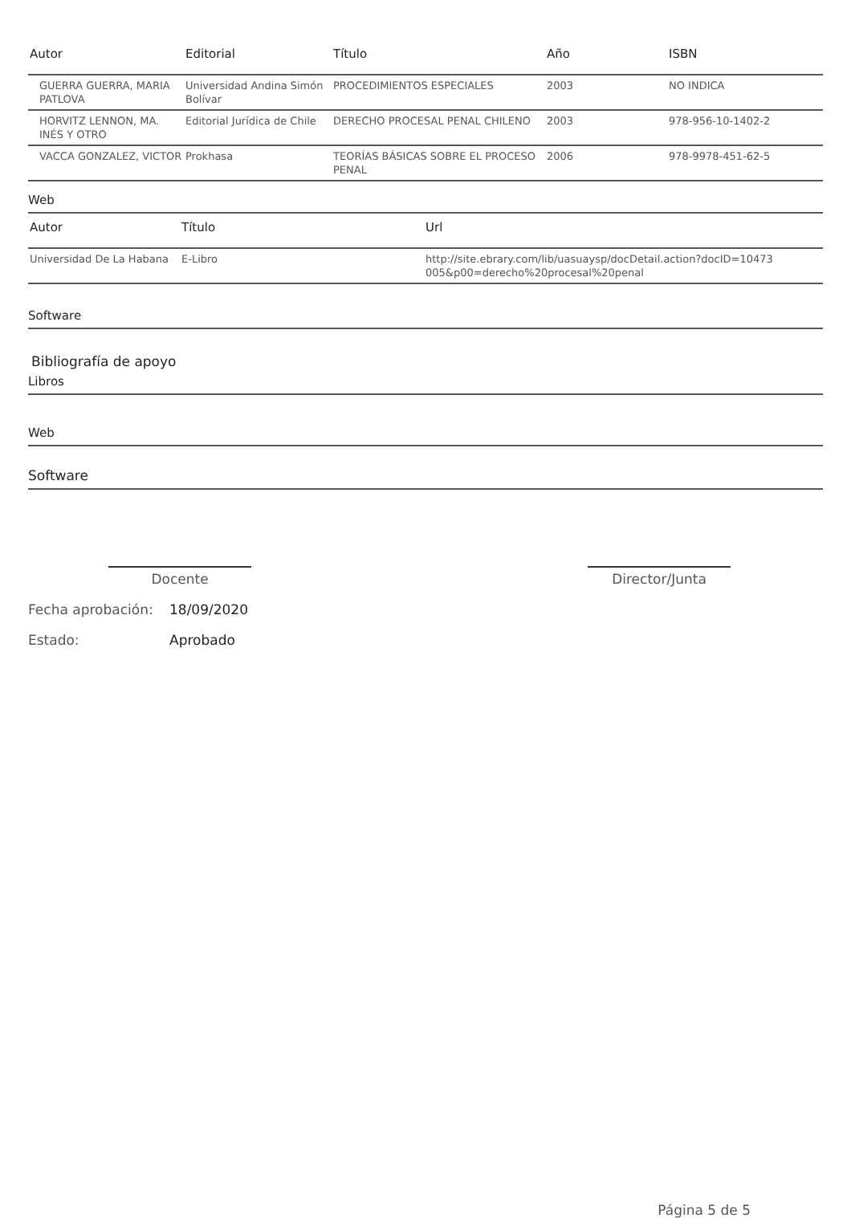| Autor | Editorial | Título | Año | ISBN |
| --- | --- | --- | --- | --- |
| GUERRA GUERRA, MARIA PATLOVA | Universidad Andina Simón Bolívar | PROCEDIMIENTOS ESPECIALES | 2003 | NO INDICA |
| HORVITZ LENNON, MA. INÉS Y OTRO | Editorial Jurídica de Chile | DERECHO PROCESAL PENAL CHILENO | 2003 | 978-956-10-1402-2 |
| VACCA GONZALEZ, VICTOR | Prokhasa | TEORÍAS BÁSICAS SOBRE EL PROCESO PENAL | 2006 | 978-9978-451-62-5 |
Web
| Autor | Título | Url |
| --- | --- | --- |
| Universidad De La Habana | E-Libro | http://site.ebrary.com/lib/uasuaysp/docDetail.action?docID=10473 005&p00=derecho%20procesal%20penal |
Software
Bibliografía de apoyo
Libros
Web
Software
Docente Director/Junta
Fecha aprobación: 18/09/2020
Estado: Aprobado
Página 5 de 5